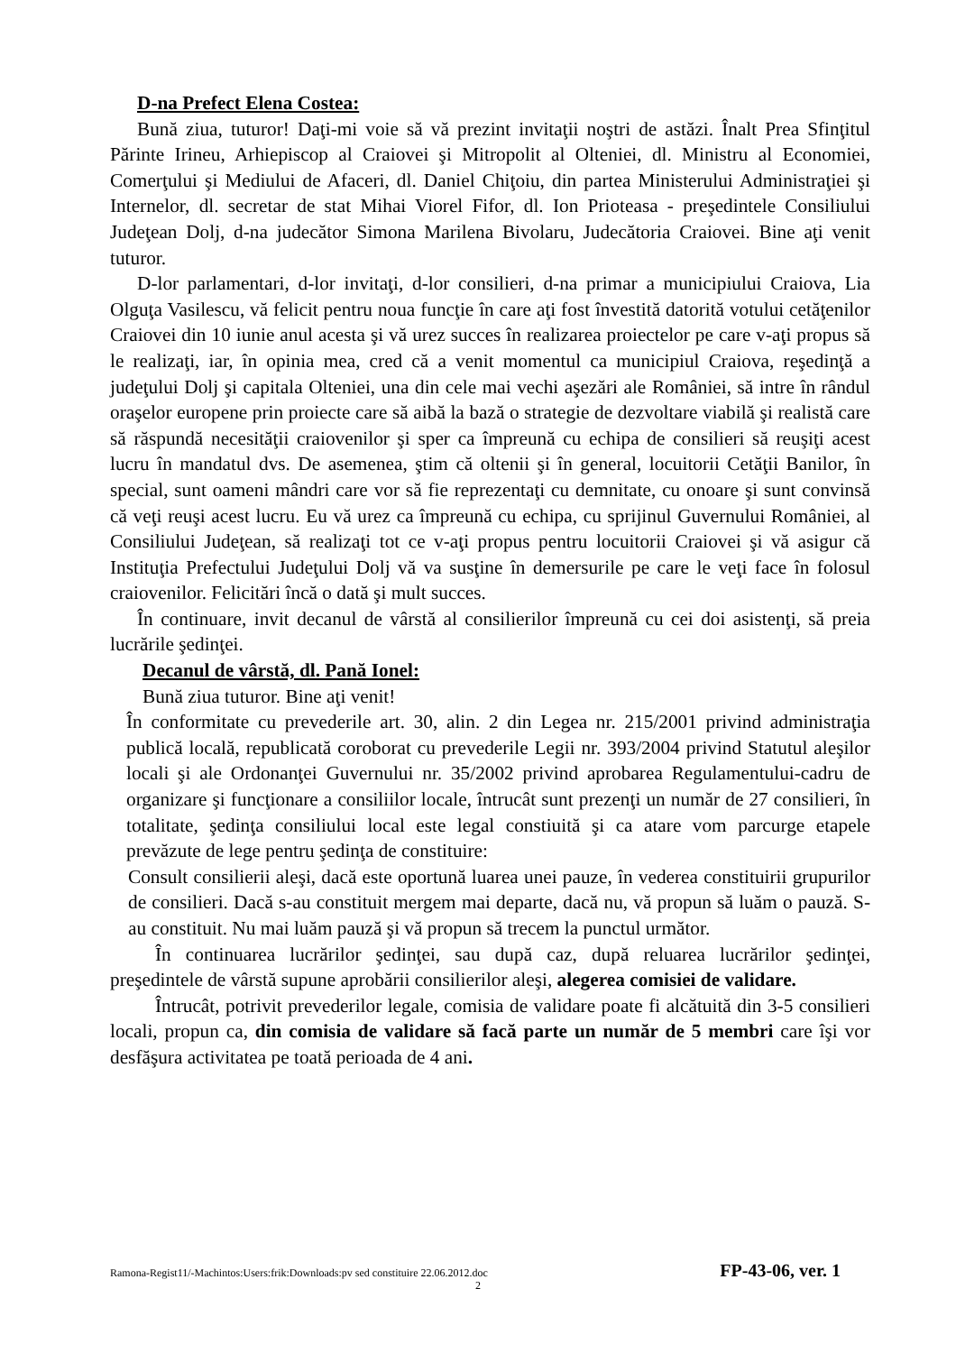D-na Prefect Elena Costea:
Bună ziua, tuturor! Daţi-mi voie să vă prezint invitaţii noştri de astăzi. Înalt Prea Sfinţitul Părinte Irineu, Arhiepiscop al Craiovei şi Mitropolit al Olteniei, dl. Ministru al Economiei, Comerţului şi Mediului de Afaceri, dl. Daniel Chiţoiu, din partea Ministerului Administraţiei şi Internelor, dl. secretar de stat Mihai Viorel Fifor, dl. Ion Prioteasa - preşedintele Consiliului Judeţean Dolj, d-na judecător Simona Marilena Bivolaru, Judecătoria Craiovei. Bine aţi venit tuturor.
D-lor parlamentari, d-lor invitaţi, d-lor consilieri, d-na primar a municipiului Craiova, Lia Olguţa Vasilescu, vă felicit pentru noua funcţie în care aţi fost învestită datorită votului cetăţenilor Craiovei din 10 iunie anul acesta şi vă urez succes în realizarea proiectelor pe care v-aţi propus să le realizaţi, iar, în opinia mea, cred că a venit momentul ca municipiul Craiova, reşedinţă a judeţului Dolj şi capitala Olteniei, una din cele mai vechi aşezări ale României, să intre în rândul oraşelor europene prin proiecte care să aibă la bază o strategie de dezvoltare viabilă şi realistă care să răspundă necesităţii craiovenilor şi sper ca împreună cu echipa de consilieri să reuşiţi acest lucru în mandatul dvs. De asemenea, ştim că oltenii şi în general, locuitorii Cetăţii Banilor, în special, sunt oameni mândri care vor să fie reprezentaţi cu demnitate, cu onoare şi sunt convinsă că veţi reuşi acest lucru. Eu vă urez ca împreună cu echipa, cu sprijinul Guvernului României, al Consiliului Judeţean, să realizaţi tot ce v-aţi propus pentru locuitorii Craiovei şi vă asigur că Instituţia Prefectului Judeţului Dolj vă va susţine în demersurile pe care le veţi face în folosul craiovenilor. Felicitări încă o dată şi mult succes.
În continuare, invit decanul de vârstă al consilierilor împreună cu cei doi asistenţi, să preia lucrările şedinţei.
Decanul de vârstă, dl. Pană Ionel:
Bună ziua tuturor. Bine aţi venit!
În conformitate cu prevederile art. 30, alin. 2 din Legea nr. 215/2001 privind administraţia publică locală, republicată coroborat cu prevederile Legii nr. 393/2004 privind Statutul aleşilor locali şi ale Ordonanţei Guvernului nr. 35/2002 privind aprobarea Regulamentului-cadru de organizare şi funcţionare a consiliilor locale, întrucât sunt prezenţi un număr de 27 consilieri, în totalitate, şedinţa consiliului local este legal constiuită şi ca atare vom parcurge etapele prevăzute de lege pentru şedinţa de constituire:
Consult consilierii aleşi, dacă este oportună luarea unei pauze, în vederea constituirii grupurilor de consilieri. Dacă s-au constituit mergem mai departe, dacă nu, vă propun să luăm o pauză. S-au constituit. Nu mai luăm pauză şi vă propun să trecem la punctul următor.
În continuarea lucrărilor şedinţei, sau după caz, după reluarea lucrărilor şedinţei, preşedintele de vârstă supune aprobării consilierilor aleşi, alegerea comisiei de validare.
Întrucât, potrivit prevederilor legale, comisia de validare poate fi alcătuită din 3-5 consilieri locali, propun ca, din comisia de validare să facă parte un număr de 5 membri care îşi vor desfăşura activitatea pe toată perioada de 4 ani.
Ramona-Regist11/-Machintos:Users:frik:Downloads:pv sed constituire 22.06.2012.doc FP-43-06, ver. 1
2